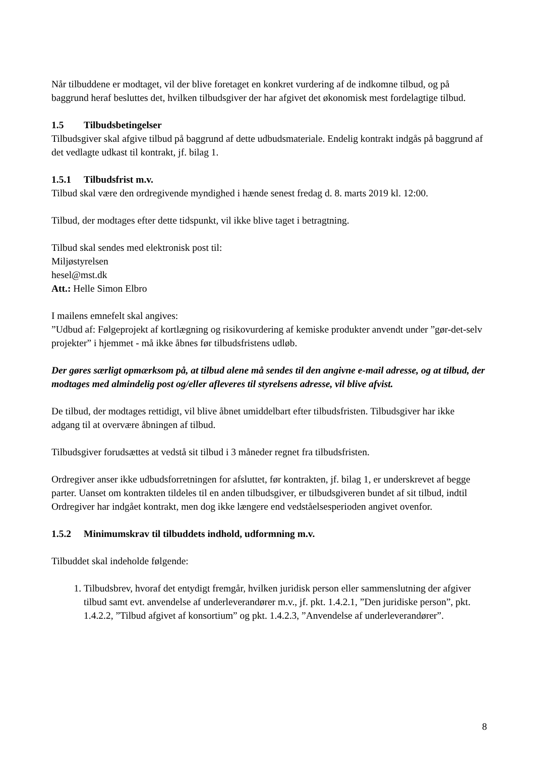Når tilbuddene er modtaget, vil der blive foretaget en konkret vurdering af de indkomne tilbud, og på baggrund heraf besluttes det, hvilken tilbudsgiver der har afgivet det økonomisk mest fordelagtige tilbud.
1.5 Tilbudsbetingelser
Tilbudsgiver skal afgive tilbud på baggrund af dette udbudsmateriale. Endelig kontrakt indgås på baggrund af det vedlagte udkast til kontrakt, jf. bilag 1.
1.5.1 Tilbudsfrist m.v.
Tilbud skal være den ordregivende myndighed i hænde senest fredag d. 8. marts 2019 kl. 12:00.
Tilbud, der modtages efter dette tidspunkt, vil ikke blive taget i betragtning.
Tilbud skal sendes med elektronisk post til:
Miljøstyrelsen
hesel@mst.dk
Att.: Helle Simon Elbro
I mailens emnefelt skal angives:
”Udbud af: Følgeprojekt af kortlægning og risikovurdering af kemiske produkter anvendt under ”gør-det-selv projekter” i hjemmet - må ikke åbnes før tilbudsfristens udløb.
Der gøres særligt opmærksom på, at tilbud alene må sendes til den angivne e-mail adresse, og at tilbud, der modtages med almindelig post og/eller afleveres til styrelsens adresse, vil blive afvist.
De tilbud, der modtages rettidigt, vil blive åbnet umiddelbart efter tilbudsfristen. Tilbudsgiver har ikke adgang til at overvære åbningen af tilbud.
Tilbudsgiver forudsættes at vedstå sit tilbud i 3 måneder regnet fra tilbudsfristen.
Ordregiver anser ikke udbudsforretningen for afsluttet, før kontrakten, jf. bilag 1, er underskrevet af begge parter. Uanset om kontrakten tildeles til en anden tilbudsgiver, er tilbudsgiveren bundet af sit tilbud, indtil Ordregiver har indgået kontrakt, men dog ikke længere end vedståelsesperioden angivet ovenfor.
1.5.2 Minimumskrav til tilbuddets indhold, udformning m.v.
Tilbuddet skal indeholde følgende:
1. Tilbudsbrev, hvoraf det entydigt fremgår, hvilken juridisk person eller sammenslutning der afgiver tilbud samt evt. anvendelse af underleverandører m.v., jf. pkt. 1.4.2.1, ”Den juridiske person”, pkt. 1.4.2.2, ”Tilbud afgivet af konsortium” og pkt. 1.4.2.3, ”Anvendelse af underleverandører”.
8